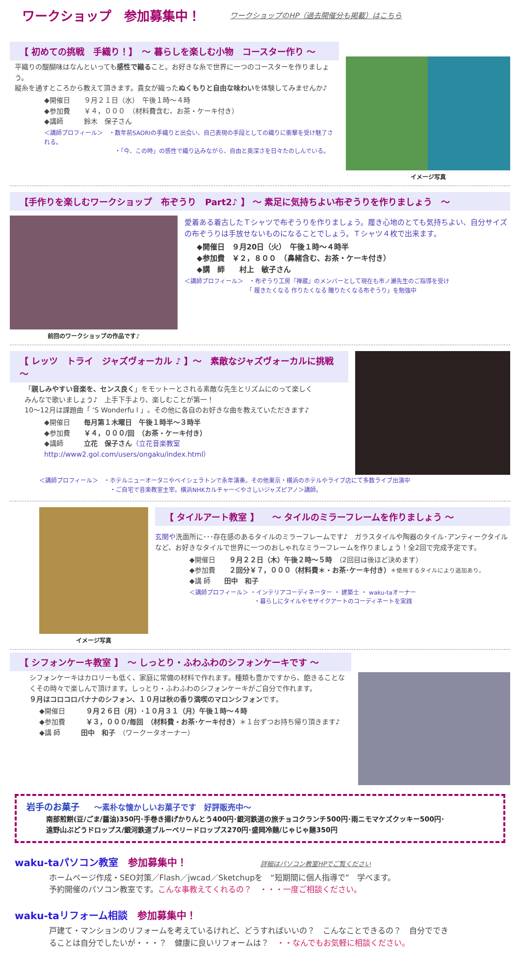ワークショップ　参加募集中！
ワークショップのHP（過去開催分も掲載）はこちら
【 初めての挑戦　手織り！】　～ 暮らしを楽しむ小物　コースター作り ～
平織りの醍醐味はなんといっても感性で織ること。お好きな糸で世界に一つのコースターを作りましょう。
縦糸を通すところから教えて頂きます。貴女が織ったぬくもりと自由な味わいを体験してみませんか♪
◆開催日　　９月２１日（水）　午後１時～４時
◆参加費　　￥４，０００　（材料費含む、お茶・ケーキ付き）
◆講師　　　鈴木　保子さん
＜講師プロフィール＞　・数年前SAORIの手織りと出会い、自己表現の手段としての織りに衝撃を受け魅了される。
　　　　　　　　　　　　・「今、この時」の感性で織り込みながら、自由と奥深さを日々たのしんでいる。
イメージ写真
【手作りを楽しむワークショップ　布ぞうり　Part2♪ 】 ～ 素足に気持ちよい布ぞうりを作りましょう　～
前回のワークショップの作品です♪
愛着ある着古したＴシャツで布ぞうりを作りましょう。履き心地のとても気持ちよい、自分サイズの布ぞうりは手放せないものになることでしょう。Ｔシャツ４枚で出来ます。
◆開催日　９月20日（火）　午後１時～４時半
◆参加費　￥２，８００　（鼻緒含む、お茶・ケーキ付き）
◆講　師　　村上　敏子さん
＜講師プロフィール＞　・布ぞうり工房『禅蔵』のメンバーとして現在も市ノ瀬先生のご指導を受け
　　　　　　　　　　　「 履きたくなる 作りたくなる 贈りたくなる布ぞうり」を勉強中
【 レッツ　トライ　ジャズヴォーカル ♪ 】～　素敵なジャズヴォーカルに挑戦　～
「親しみやすい音楽を、センス良く」をモットーとされる素敵な先生とリズムにのって楽しく
みんなで歌いましょう♪　上手下手より、楽しむことが第一！
10～12月は課題曲「 ‘S Wonderfu l 」。その他に各自のお好きな曲を教えていただきます♪
◆開催日　　毎月第１木曜日　午後１時半～３時半
◆参加費　　￥４，０００/回　（お茶・ケーキ付き）
◆講師　　　立花　保子さん（立花音楽教室　http://www2.gol.com/users/ongaku/index.html）
＜講師プロフィール＞　・ホテルニューオータニやベイシェラトンで永年演奏。その他東京・横浜のホテルやライブ店にて多数ライブ出演中
　　　　　　　　　　　　・ご自宅で音楽教室主宰。横浜NHKカルチャー＜やさしいジャズピアノ＞講師。
イメージ写真
【 タイルアート教室 】　　～ タイルのミラーフレームを作りましょう ～
玄関や洗面所に･･･存在感のあるタイルのミラーフレームです♪　ガラスタイルや陶器のタイル･アンティークタイルなど、お好きなタイルで世界に一つのおしゃれなミラーフレームを作りましょう！全2回で完成予定です。
◆開催日　　９月２２日（木）午後２時～５時　（2回目は後ほど決めます）
◆参加費　　２回分￥７，０００（材料費＊・お茶･ケーキ付き）＊使用するタイルにより追加あり。
◆講 師　　田中　和子
＜講師プロフィール＞ ・インテリアコーディネーター ・ 建築士 ・ waku-taオーナー
　　　　　　　　　　　・暮らしにタイルやモザイクアートのコーディネートを実践
【 シフォンケーキ教室 】　～ しっとり・ふわふわのシフォンケーキです ～
シフォンケーキはカロリーも低く、家庭に常備の材料で作れます。種類も豊かですから、飽きることなくその時々で楽しんで頂けます。しっとり・ふわふわのシフォンケーキがご自分で作れます。
９月はコロコロバナナのシフォン、１０月は秋の香り満喫のマロンシフォンです。
◆開催日　　　９月２６日（月）･１０月３１（月）午後１時～４時
◆参加費　　　￥３，０００/毎回　（材料費・お茶･ケーキ付き）＊１台ずつお持ち帰り頂きます♪
◆講 師　　　田中　和子　（ワークータオーナー）
岩手のお菓子 ～素朴な懐かしいお菓子です　好評販売中～
南部煎餅(豆/ごま/醤油)350円･手巻き揚げかりんとう400円･銀河鉄道の旅チョコクランチ500円･雨ニモマケズクッキー500円･
遠野山ぶどうドロップス/銀河鉄道ブルーベリードロップス270円･盛岡冷麺/じゃじゃ麺350円
waku-taパソコン教室　参加募集中！ 詳細はパソコン教室HPでご覧ください
ホームページ作成・SEO対策／Flash／jwcad／Sketchupを　“短期間に個人指導で”　学べます。
予約開催のパソコン教室です。こんな事教えてくれるの？　・・・一度ご相談ください。
waku-taリフォーム相談　参加募集中！
戸建て・マンションのリフォームを考えているけれど、どうすればいいの？　こんなことできるの？　自分ででき
ることは自分でしたいが・・・？　健康に良いリフォームは？　・・なんでもお気軽に相談ください。